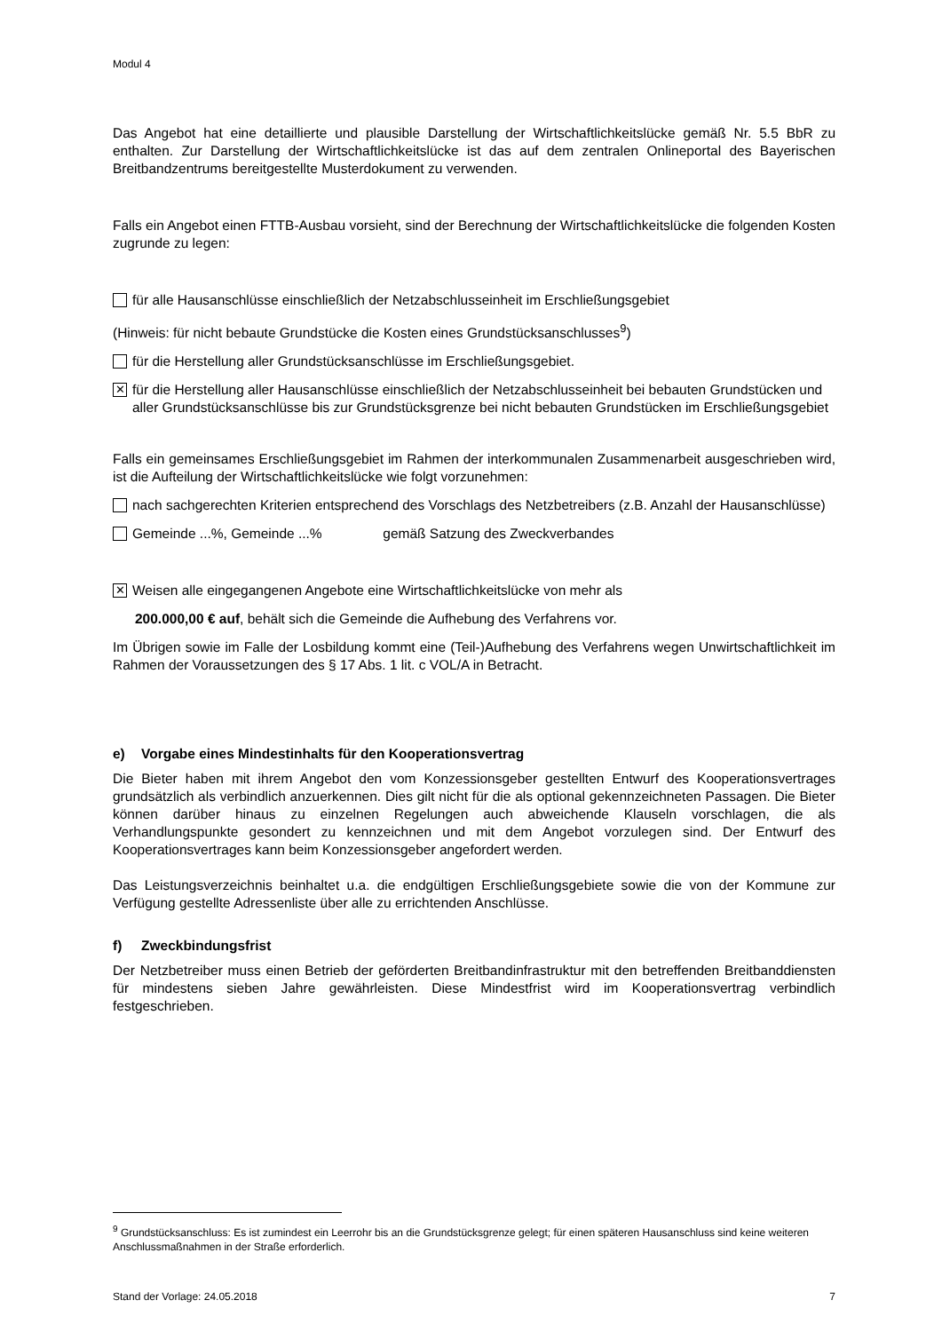Modul 4
Das Angebot hat eine detaillierte und plausible Darstellung der Wirtschaftlichkeitslücke gemäß Nr. 5.5 BbR zu enthalten. Zur Darstellung der Wirtschaftlichkeitslücke ist das auf dem zentralen Onlineportal des Bayerischen Breitbandzentrums bereitgestellte Musterdokument zu verwenden.
Falls ein Angebot einen FTTB-Ausbau vorsieht, sind der Berechnung der Wirtschaftlichkeitslücke die folgenden Kosten zugrunde zu legen:
für alle Hausanschlüsse einschließlich der Netzabschlusseinheit im Erschließungsgebiet
(Hinweis: für nicht bebaute Grundstücke die Kosten eines Grundstücksanschlusses<sup>9</sup>)
für die Herstellung aller Grundstücksanschlüsse im Erschließungsgebiet.
✕
für die Herstellung aller Hausanschlüsse einschließlich der Netzabschlusseinheit bei bebauten Grundstücken und aller Grundstücksanschlüsse bis zur Grundstücksgrenze bei nicht bebauten Grundstücken im Erschließungsgebiet
Falls ein gemeinsames Erschließungsgebiet im Rahmen der interkommunalen Zusammenarbeit ausgeschrieben wird, ist die Aufteilung der Wirtschaftlichkeitslücke wie folgt vorzunehmen:
nach sachgerechten Kriterien entsprechend des Vorschlags des Netzbetreibers (z.B. Anzahl der Hausanschlüsse)
Gemeinde ...%, Gemeinde ...% gemäß Satzung des Zweckverbandes
✕
Weisen alle eingegangenen Angebote eine Wirtschaftlichkeitslücke von mehr als
200.000,00 € auf, behält sich die Gemeinde die Aufhebung des Verfahrens vor.
Im Übrigen sowie im Falle der Losbildung kommt eine (Teil-)Aufhebung des Verfahrens wegen Unwirtschaftlichkeit im Rahmen der Voraussetzungen des § 17 Abs. 1 lit. c VOL/A in Betracht.
e) Vorgabe eines Mindestinhalts für den Kooperationsvertrag
Die Bieter haben mit ihrem Angebot den vom Konzessionsgeber gestellten Entwurf des Kooperationsvertrages grundsätzlich als verbindlich anzuerkennen. Dies gilt nicht für die als optional gekennzeichneten Passagen. Die Bieter können darüber hinaus zu einzelnen Regelungen auch abweichende Klauseln vorschlagen, die als Verhandlungspunkte gesondert zu kennzeichnen und mit dem Angebot vorzulegen sind. Der Entwurf des Kooperationsvertrages kann beim Konzessionsgeber angefordert werden.
Das Leistungsverzeichnis beinhaltet u.a. die endgültigen Erschließungsgebiete sowie die von der Kommune zur Verfügung gestellte Adressenliste über alle zu errichtenden Anschlüsse.
f) Zweckbindungsfrist
Der Netzbetreiber muss einen Betrieb der geförderten Breitbandinfrastruktur mit den betreffenden Breitbanddiensten für mindestens sieben Jahre gewährleisten. Diese Mindestfrist wird im Kooperationsvertrag verbindlich festgeschrieben.
<sup>9</sup> Grundstücksanschluss: Es ist zumindest ein Leerrohr bis an die Grundstücksgrenze gelegt; für einen späteren Hausanschluss sind keine weiteren Anschlussmaßnahmen in der Straße erforderlich.
Stand der Vorlage: 24.05.2018 7